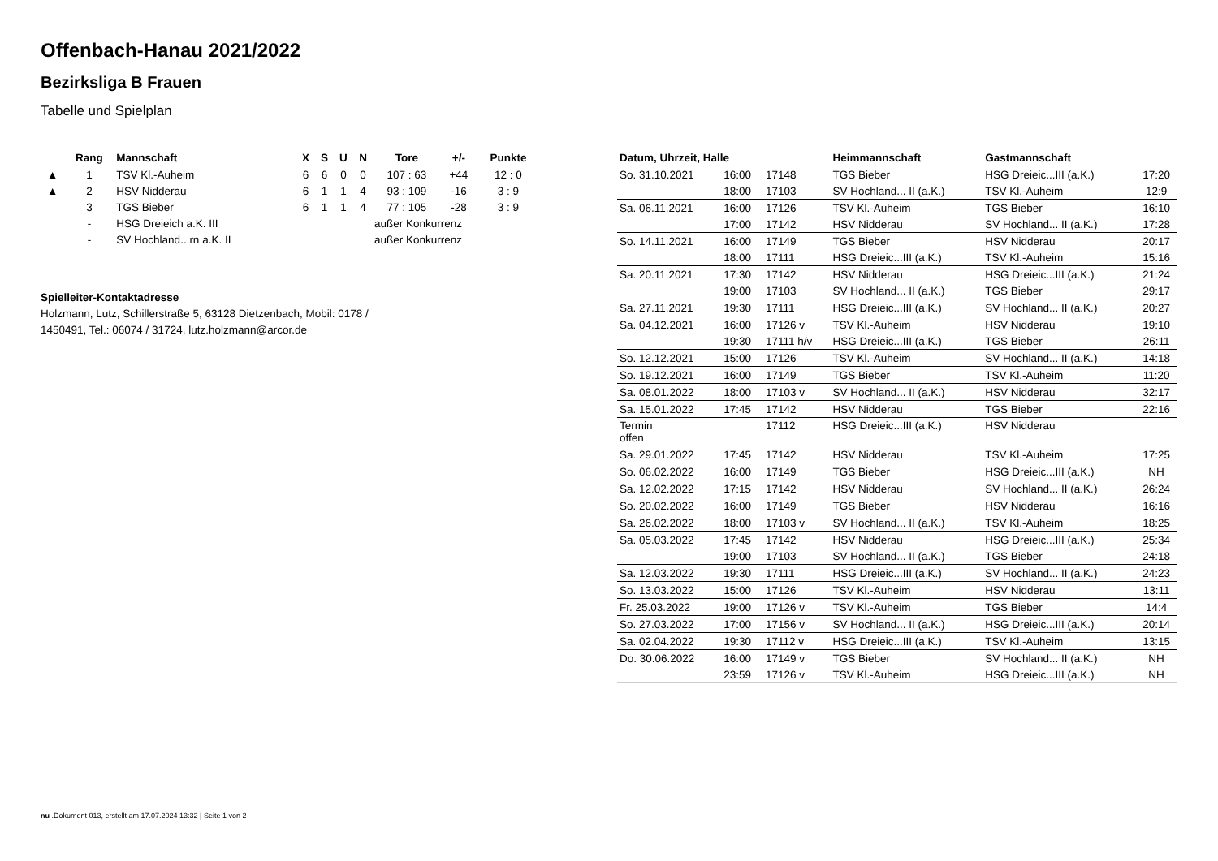Offenbach-Hanau 2021/2022
Bezirksliga B Frauen
Tabelle und Spielplan
| | Rang | Mannschaft | X | S | U | N | Tore | +/- | Punkte |
| --- | --- | --- | --- | --- | --- | --- | --- | --- | --- |
| ▲ | 1 | TSV Kl.-Auheim | 6 | 6 | 0 | 0 | 107 : 63 | +44 | 12 : 0 |
| ▲ | 2 | HSV Nidderau | 6 | 1 | 1 | 4 | 93 : 109 | -16 | 3 : 9 |
| | 3 | TGS Bieber | 6 | 1 | 1 | 4 | 77 : 105 | -28 | 3 : 9 |
| | - | HSG Dreieich a.K. III | außer Konkurrenz | | | | | | |
| | - | SV Hochland...rn a.K. II | außer Konkurrenz | | | | | | |
Spielleiter-Kontaktadresse
Holzmann, Lutz, Schillerstraße 5, 63128 Dietzenbach, Mobil: 0178 / 1450491, Tel.: 06074 / 31724, lutz.holzmann@arcor.de
| Datum, Uhrzeit, Halle | | | Heimmannschaft | Gastmannschaft | |
| --- | --- | --- | --- | --- | --- |
| So. 31.10.2021 | 16:00 | 17148 | TGS Bieber | HSG Dreieic...III (a.K.) | 17:20 |
| | 18:00 | 17103 | SV Hochland... II (a.K.) | TSV Kl.-Auheim | 12:9 |
| Sa. 06.11.2021 | 16:00 | 17126 | TSV Kl.-Auheim | TGS Bieber | 16:10 |
| | 17:00 | 17142 | HSV Nidderau | SV Hochland... II (a.K.) | 17:28 |
| So. 14.11.2021 | 16:00 | 17149 | TGS Bieber | HSV Nidderau | 20:17 |
| | 18:00 | 17111 | HSG Dreieic...III (a.K.) | TSV Kl.-Auheim | 15:16 |
| Sa. 20.11.2021 | 17:30 | 17142 | HSV Nidderau | HSG Dreieic...III (a.K.) | 21:24 |
| | 19:00 | 17103 | SV Hochland... II (a.K.) | TGS Bieber | 29:17 |
| Sa. 27.11.2021 | 19:30 | 17111 | HSG Dreieic...III (a.K.) | SV Hochland... II (a.K.) | 20:27 |
| Sa. 04.12.2021 | 16:00 | 17126 v | TSV Kl.-Auheim | HSV Nidderau | 19:10 |
| | 19:30 | 17111 h/v | HSG Dreieic...III (a.K.) | TGS Bieber | 26:11 |
| So. 12.12.2021 | 15:00 | 17126 | TSV Kl.-Auheim | SV Hochland... II (a.K.) | 14:18 |
| So. 19.12.2021 | 16:00 | 17149 | TGS Bieber | TSV Kl.-Auheim | 11:20 |
| Sa. 08.01.2022 | 18:00 | 17103 v | SV Hochland... II (a.K.) | HSV Nidderau | 32:17 |
| Sa. 15.01.2022 | 17:45 | 17142 | HSV Nidderau | TGS Bieber | 22:16 |
| Termin offen | | 17112 | HSG Dreieic...III (a.K.) | HSV Nidderau | |
| Sa. 29.01.2022 | 17:45 | 17142 | HSV Nidderau | TSV Kl.-Auheim | 17:25 |
| So. 06.02.2022 | 16:00 | 17149 | TGS Bieber | HSG Dreieic...III (a.K.) | NH |
| Sa. 12.02.2022 | 17:15 | 17142 | HSV Nidderau | SV Hochland... II (a.K.) | 26:24 |
| So. 20.02.2022 | 16:00 | 17149 | TGS Bieber | HSV Nidderau | 16:16 |
| Sa. 26.02.2022 | 18:00 | 17103 v | SV Hochland... II (a.K.) | TSV Kl.-Auheim | 18:25 |
| Sa. 05.03.2022 | 17:45 | 17142 | HSV Nidderau | HSG Dreieic...III (a.K.) | 25:34 |
| | 19:00 | 17103 | SV Hochland... II (a.K.) | TGS Bieber | 24:18 |
| Sa. 12.03.2022 | 19:30 | 17111 | HSG Dreieic...III (a.K.) | SV Hochland... II (a.K.) | 24:23 |
| So. 13.03.2022 | 15:00 | 17126 | TSV Kl.-Auheim | HSV Nidderau | 13:11 |
| Fr. 25.03.2022 | 19:00 | 17126 v | TSV Kl.-Auheim | TGS Bieber | 14:4 |
| So. 27.03.2022 | 17:00 | 17156 v | SV Hochland... II (a.K.) | HSG Dreieic...III (a.K.) | 20:14 |
| Sa. 02.04.2022 | 19:30 | 17112 v | HSG Dreieic...III (a.K.) | TSV Kl.-Auheim | 13:15 |
| Do. 30.06.2022 | 16:00 | 17149 v | TGS Bieber | SV Hochland... II (a.K.) | NH |
| | 23:59 | 17126 v | TSV Kl.-Auheim | HSG Dreieic...III (a.K.) | NH |
nu .Dokument 013, erstellt am 17.07.2024 13:32 | Seite 1 von 2